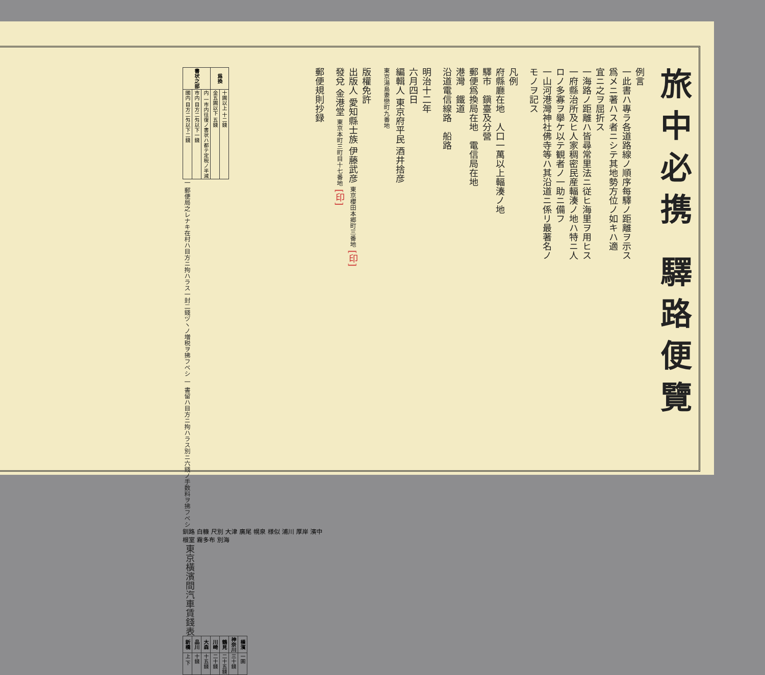旅中必携 驛路便覽
例言
一此書ハ專ラ各道路線ノ順序每驛ノ距離ヲ示ス
爲メニ著ハス者ニシテ其地勢方位ノ如キハ適
宜ニ之ヲ屈折ス
一海路ノ距離ハ皆尋常里法ニ従ヒ海里ヲ用ヒス
一府縣治所及ヒ人家稠密民産輻湊ノ地ハ特ニ人
ロノ多寡ヲ擧ケ以テ観者ノ一助ニ備フ
一山河港灣神社佛寺等ハ其沿道ニ係リ最著名ノ
モノヲ記ス
凡例
府縣廳在地　人口一萬以上輻湊ノ地
驛市　鎭臺及分營
郵便爲換局在地　電信局在地
港灣　鐵道
沿道電信線路　船路
明治十二年
六月四日
編輯人 東京府平民 酒井捨彦
東京湯島妻戀町九番地
版權免許
出版人 愛知縣士族 伊藤武彦 東京櫻田本郷町三番地 [印]
發兌 金港堂 東京本町三町目十七番地 [印]
郵便規則抄録
| 書状之部 | | | 爲換 | |
| --- | --- | --- | --- | --- |
| 國内 目方二匁以下二錢 | 市内 目方二匁以下一錢 | 内 一市内往復ノ書状ハ都テ定税ノ半減 | 金五圓以下 五錢 | 十圓以上 十二錢 |
一 郵便局之レナキ在村ハ目方ニ拘ハラス一封二錢ヅヽノ増税ヲ拂フベシ 一 書留ハ目方ニ拘ハラス別ニ六錢ノ手数料ヲ拂フベシ
釧路 白糠 尺別 大津 廣尾 幌泉 様似 浦川 厚岸 濱中 根室 霧多布 別海
東京橫濱間汽車賃錢表
| 新橋 | 品川 | 大森 | 川崎 | 鶴見 | 神奈川 | 橫濱 |
| --- | --- | --- | --- | --- | --- | --- |
| 上 下 | 十錢 | 十五錢 | 二十錢 | 二十五錢 | 三十錢 | 一圓 |